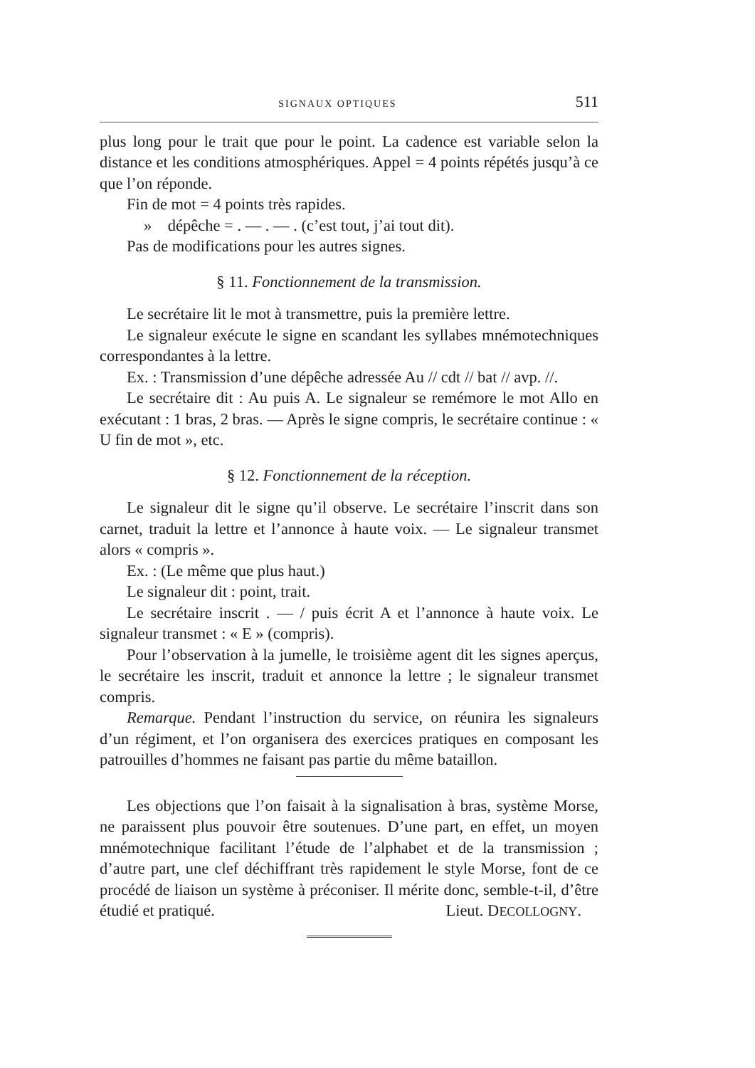SIGNAUX OPTIQUES 511
plus long pour le trait que pour le point. La cadence est variable selon la distance et les conditions atmosphériques. Appel = 4 points répétés jusqu’à ce que l’on réponde.
Fin de mot = 4 points très rapides.
» dépêche = . — . — . (c’est tout, j’ai tout dit).
Pas de modifications pour les autres signes.
§ 11. Fonctionnement de la transmission.
Le secrétaire lit le mot à transmettre, puis la première lettre.
Le signaleur exécute le signe en scandant les syllabes mnémotechniques correspondantes à la lettre.
Ex. : Transmission d’une dépêche adressée Au // cdt // bat // avp. //.
Le secrétaire dit : Au puis A. Le signaleur se remémore le mot Allo en exécutant : 1 bras, 2 bras. — Après le signe compris, le secrétaire continue : « U fin de mot », etc.
§ 12. Fonctionnement de la réception.
Le signaleur dit le signe qu’il observe. Le secrétaire l’inscrit dans son carnet, traduit la lettre et l’annonce à haute voix. — Le signaleur transmet alors « compris ».
Ex. : (Le même que plus haut.)
Le signaleur dit : point, trait.
Le secrétaire inscrit . — / puis écrit A et l’annonce à haute voix. Le signaleur transmet : « E » (compris).
Pour l’observation à la jumelle, le troisième agent dit les signes aperçus, le secrétaire les inscrit, traduit et annonce la lettre ; le signaleur transmet compris.
Remarque. Pendant l’instruction du service, on réunira les signaleurs d’un régiment, et l’on organisera des exercices pratiques en composant les patrouilles d’hommes ne faisant pas partie du même bataillon.
Les objections que l’on faisait à la signalisation à bras, système Morse, ne paraissent plus pouvoir être soutenues. D’une part, en effet, un moyen mnémotechnique facilitant l’étude de l’alphabet et de la transmission ; d’autre part, une clef déchiffrant très rapidement le style Morse, font de ce procédé de liaison un système à préconiser. Il mérite donc, semble-t-il, d’être étudié et pratiqué. Lieut. DECOLLOGNY.